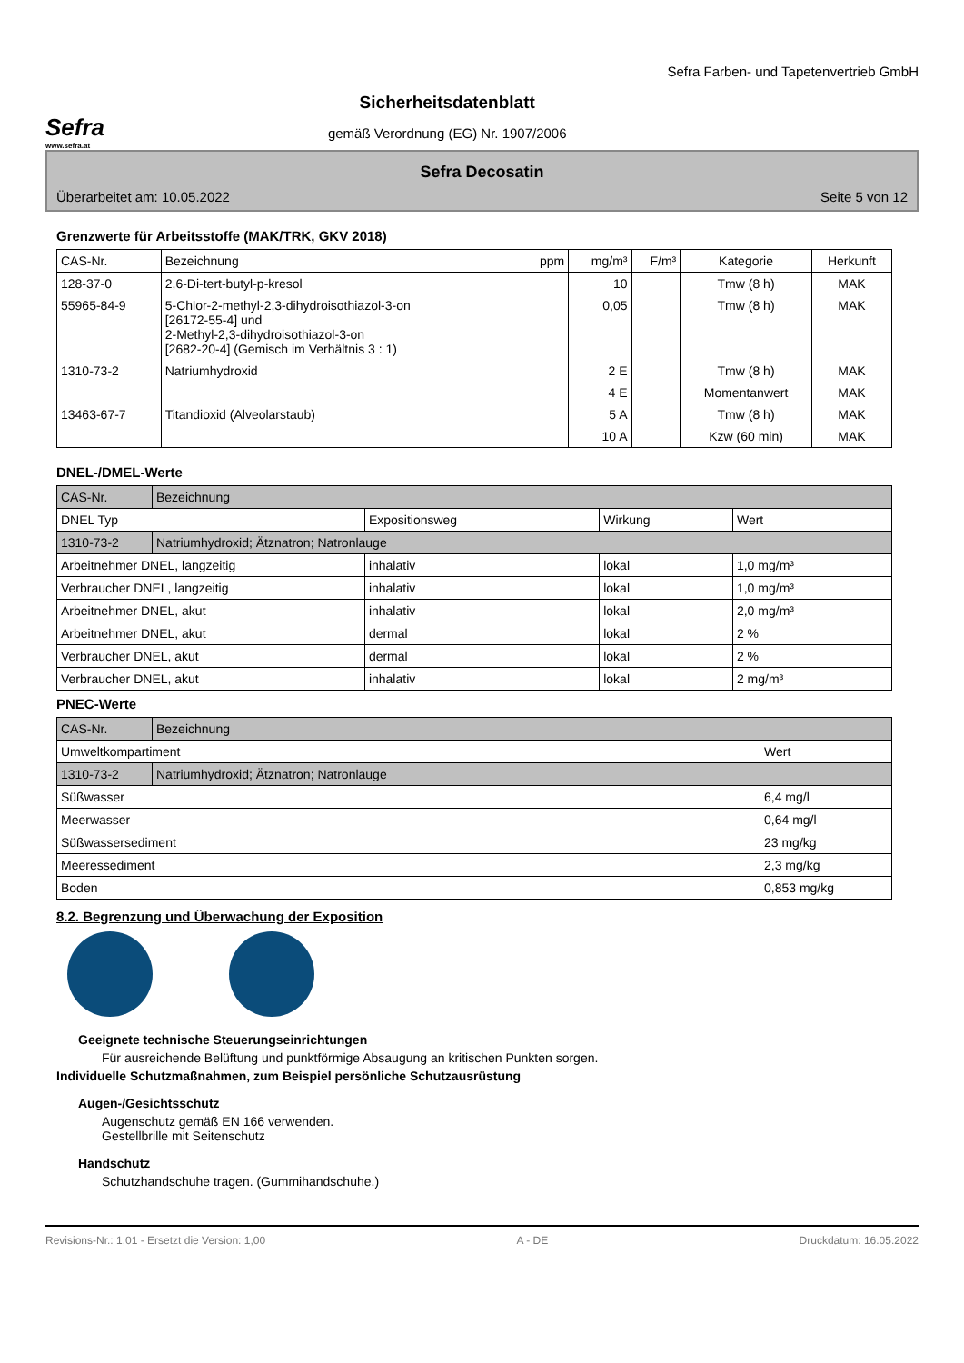Sefra
www.sefra.at
Sicherheitsdatenblatt
gemäß Verordnung (EG) Nr. 1907/2006
Sefra Farben- und Tapetenvertrieb GmbH
Sefra Decosatin
Überarbeitet am: 10.05.2022 Seite 5 von 12
Grenzwerte für Arbeitsstoffe (MAK/TRK, GKV 2018)
| CAS-Nr. | Bezeichnung | ppm | mg/m³ | F/m³ | Kategorie | Herkunft |
| --- | --- | --- | --- | --- | --- | --- |
| 128-37-0 | 2,6-Di-tert-butyl-p-kresol | | 10 | | Tmw (8 h) | MAK |
| 55965-84-9 | 5-Chlor-2-methyl-2,3-dihydroisothiazol-3-on [26172-55-4] und 2-Methyl-2,3-dihydroisothiazol-3-on [2682-20-4] (Gemisch im Verhältnis 3 : 1) | | 0,05 | | Tmw (8 h) | MAK |
| 1310-73-2 | Natriumhydroxid | | 2 E | | Tmw (8 h) | MAK |
| | | | 4 E | | Momentanwert | MAK |
| 13463-67-7 | Titandioxid (Alveolarstaub) | | 5 A | | Tmw (8 h) | MAK |
| | | | 10 A | | Kzw (60 min) | MAK |
DNEL-/DMEL-Werte
| CAS-Nr. | Bezeichnung | | | |
| DNEL Typ | | Expositionsweg | Wirkung | Wert |
| 1310-73-2 | Natriumhydroxid; Ätznatron; Natronlauge | | | |
| Arbeitnehmer DNEL, langzeitig | | inhalativ | lokal | 1,0 mg/m³ |
| Verbraucher DNEL, langzeitig | | inhalativ | lokal | 1,0 mg/m³ |
| Arbeitnehmer DNEL, akut | | inhalativ | lokal | 2,0 mg/m³ |
| Arbeitnehmer DNEL, akut | | dermal | lokal | 2 % |
| Verbraucher DNEL, akut | | dermal | lokal | 2 % |
| Verbraucher DNEL, akut | | inhalativ | lokal | 2 mg/m³ |
PNEC-Werte
| CAS-Nr. | Bezeichnung | |
| Umweltkompartiment | | Wert |
| 1310-73-2 | Natriumhydroxid; Ätznatron; Natronlauge | |
| Süßwasser | | 6,4 mg/l |
| Meerwasser | | 0,64 mg/l |
| Süßwassersediment | | 23 mg/kg |
| Meeressediment | | 2,3 mg/kg |
| Boden | | 0,853 mg/kg |
8.2. Begrenzung und Überwachung der Exposition
Geeignete technische Steuerungseinrichtungen
Für ausreichende Belüftung und punktförmige Absaugung an kritischen Punkten sorgen.
Individuelle Schutzmaßnahmen, zum Beispiel persönliche Schutzausrüstung
Augen-/Gesichtsschutz
Augenschutz gemäß EN 166 verwenden.
Gestellbrille mit Seitenschutz
Handschutz
Schutzhandschuhe tragen. (Gummihandschuhe.)
Revisions-Nr.: 1,01 - Ersetzt die Version: 1,00 A - DE Druckdatum: 16.05.2022